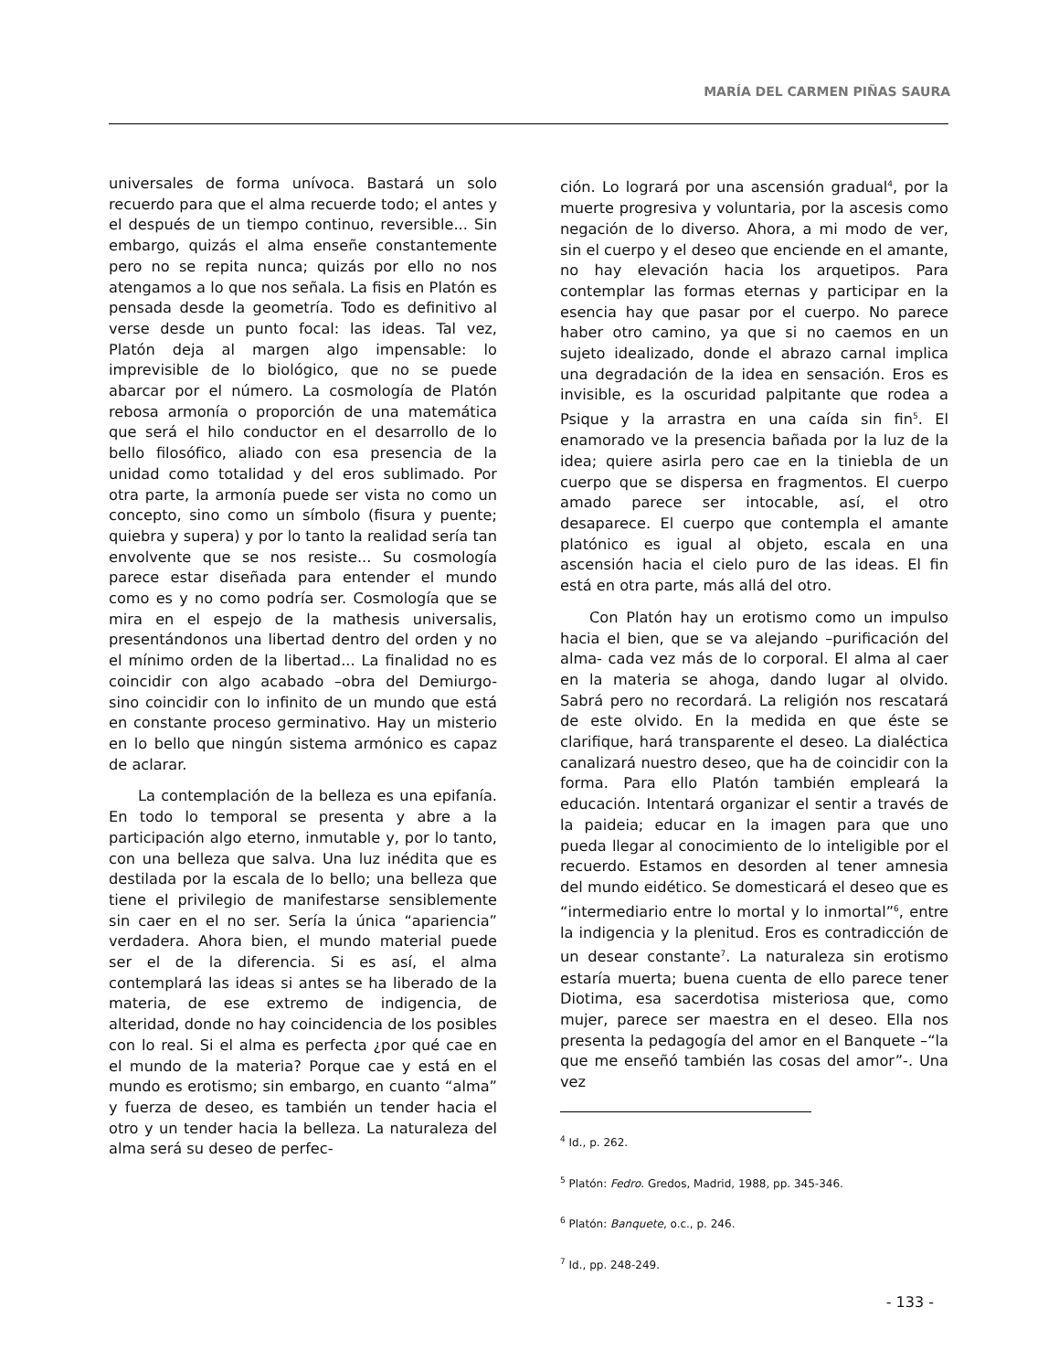MARÍA DEL CARMEN PIÑAS SAURA
universales de forma unívoca. Bastará un solo recuerdo para que el alma recuerde todo; el antes y el después de un tiempo continuo, reversible... Sin embargo, quizás el alma enseñe constantemente pero no se repita nunca; quizás por ello no nos atengamos a lo que nos señala. La fisis en Platón es pensada desde la geometría. Todo es definitivo al verse desde un punto focal: las ideas. Tal vez, Platón deja al margen algo impensable: lo imprevisible de lo biológico, que no se puede abarcar por el número. La cosmología de Platón rebosa armonía o proporción de una matemática que será el hilo conductor en el desarrollo de lo bello filosófico, aliado con esa presencia de la unidad como totalidad y del eros sublimado. Por otra parte, la armonía puede ser vista no como un concepto, sino como un símbolo (fisura y puente; quiebra y supera) y por lo tanto la realidad sería tan envolvente que se nos resiste... Su cosmología parece estar diseñada para entender el mundo como es y no como podría ser. Cosmología que se mira en el espejo de la mathesis universalis, presentándonos una libertad dentro del orden y no el mínimo orden de la libertad... La finalidad no es coincidir con algo acabado –obra del Demiurgo- sino coincidir con lo infinito de un mundo que está en constante proceso germinativo. Hay un misterio en lo bello que ningún sistema armónico es capaz de aclarar.
La contemplación de la belleza es una epifanía. En todo lo temporal se presenta y abre a la participación algo eterno, inmutable y, por lo tanto, con una belleza que salva. Una luz inédita que es destilada por la escala de lo bello; una belleza que tiene el privilegio de manifestarse sensiblemente sin caer en el no ser. Sería la única “apariencia” verdadera. Ahora bien, el mundo material puede ser el de la diferencia. Si es así, el alma contemplará las ideas si antes se ha liberado de la materia, de ese extremo de indigencia, de alteridad, donde no hay coincidencia de los posibles con lo real. Si el alma es perfecta ¿por qué cae en el mundo de la materia? Porque cae y está en el mundo es erotismo; sin embargo, en cuanto “alma” y fuerza de deseo, es también un tender hacia el otro y un tender hacia la belleza. La naturaleza del alma será su deseo de perfec-
ción. Lo logrará por una ascensión gradual<sup>4</sup>, por la muerte progresiva y voluntaria, por la ascesis como negación de lo diverso. Ahora, a mi modo de ver, sin el cuerpo y el deseo que enciende en el amante, no hay elevación hacia los arquetipos. Para contemplar las formas eternas y participar en la esencia hay que pasar por el cuerpo. No parece haber otro camino, ya que si no caemos en un sujeto idealizado, donde el abrazo carnal implica una degradación de la idea en sensación. Eros es invisible, es la oscuridad palpitante que rodea a Psique y la arrastra en una caída sin fin<sup>5</sup>. El enamorado ve la presencia bañada por la luz de la idea; quiere asirla pero cae en la tiniebla de un cuerpo que se dispersa en fragmentos. El cuerpo amado parece ser intocable, así, el otro desaparece. El cuerpo que contempla el amante platónico es igual al objeto, escala en una ascensión hacia el cielo puro de las ideas. El fin está en otra parte, más allá del otro.
Con Platón hay un erotismo como un impulso hacia el bien, que se va alejando –purificación del alma- cada vez más de lo corporal. El alma al caer en la materia se ahoga, dando lugar al olvido. Sabrá pero no recordará. La religión nos rescatará de este olvido. En la medida en que éste se clarifique, hará transparente el deseo. La dialéctica canalizará nuestro deseo, que ha de coincidir con la forma. Para ello Platón también empleará la educación. Intentará organizar el sentir a través de la paideia; educar en la imagen para que uno pueda llegar al conocimiento de lo inteligible por el recuerdo. Estamos en desorden al tener amnesia del mundo eidético. Se domesticará el deseo que es “intermediario entre lo mortal y lo inmortal”<sup>6</sup>, entre la indigencia y la plenitud. Eros es contradicción de un desear constante<sup>7</sup>. La naturaleza sin erotismo estaría muerta; buena cuenta de ello parece tener Diotima, esa sacerdotisa misteriosa que, como mujer, parece ser maestra en el deseo. Ella nos presenta la pedagogía del amor en el Banquete –“la que me enseñó también las cosas del amor”-. Una vez
<sup>4</sup> Id., p. 262.
<sup>5</sup> Platón: Fedro. Gredos, Madrid, 1988, pp. 345-346.
<sup>6</sup> Platón: Banquete, o.c., p. 246.
<sup>7</sup> Id., pp. 248-249.
- 133 -